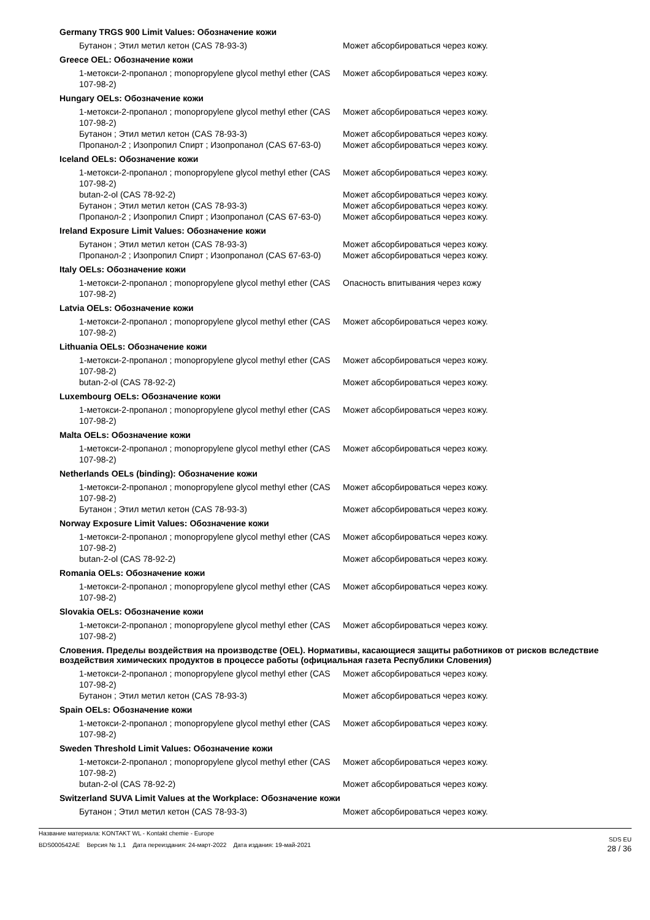Germany TRGS 900 Limit Values: Обозначение кожи
| Бутанон ; Этил метил кетон (CAS 78-93-3) | Может абсорбироваться через кожу. |
Greece OEL: Обозначение кожи
| 1-метокси-2-пропанол ; monopropylene glycol methyl ether (CAS 107-98-2) | Может абсорбироваться через кожу. |
Hungary OELs: Обозначение кожи
| 1-метокси-2-пропанол ; monopropylene glycol methyl ether (CAS 107-98-2) | Может абсорбироваться через кожу. |
| Бутанон ; Этил метил кетон (CAS 78-93-3) | Может абсорбироваться через кожу. |
| Пропанол-2 ; Изопропил Спирт ; Изопропанол (CAS 67-63-0) | Может абсорбироваться через кожу. |
Iceland OELs: Обозначение кожи
| 1-метокси-2-пропанол ; monopropylene glycol methyl ether (CAS 107-98-2) | Может абсорбироваться через кожу. |
| butan-2-ol (CAS 78-92-2) | Может абсорбироваться через кожу. |
| Бутанон ; Этил метил кетон (CAS 78-93-3) | Может абсорбироваться через кожу. |
| Пропанол-2 ; Изопропил Спирт ; Изопропанол (CAS 67-63-0) | Может абсорбироваться через кожу. |
Ireland Exposure Limit Values: Обозначение кожи
| Бутанон ; Этил метил кетон (CAS 78-93-3) | Может абсорбироваться через кожу. |
| Пропанол-2 ; Изопропил Спирт ; Изопропанол (CAS 67-63-0) | Может абсорбироваться через кожу. |
Italy OELs: Обозначение кожи
| 1-метокси-2-пропанол ; monopropylene glycol methyl ether (CAS 107-98-2) | Опасность впитывания через кожу |
Latvia OELs: Обозначение кожи
| 1-метокси-2-пропанол ; monopropylene glycol methyl ether (CAS 107-98-2) | Может абсорбироваться через кожу. |
Lithuania OELs: Обозначение кожи
| 1-метокси-2-пропанол ; monopropylene glycol methyl ether (CAS 107-98-2) | Может абсорбироваться через кожу. |
| butan-2-ol (CAS 78-92-2) | Может абсорбироваться через кожу. |
Luxembourg OELs: Обозначение кожи
| 1-метокси-2-пропанол ; monopropylene glycol methyl ether (CAS 107-98-2) | Может абсорбироваться через кожу. |
Malta OELs: Обозначение кожи
| 1-метокси-2-пропанол ; monopropylene glycol methyl ether (CAS 107-98-2) | Может абсорбироваться через кожу. |
Netherlands OELs (binding): Обозначение кожи
| 1-метокси-2-пропанол ; monopropylene glycol methyl ether (CAS 107-98-2) | Может абсорбироваться через кожу. |
| Бутанон ; Этил метил кетон (CAS 78-93-3) | Может абсорбироваться через кожу. |
Norway Exposure Limit Values: Обозначение кожи
| 1-метокси-2-пропанол ; monopropylene glycol methyl ether (CAS 107-98-2) | Может абсорбироваться через кожу. |
| butan-2-ol (CAS 78-92-2) | Может абсорбироваться через кожу. |
Romania OELs: Обозначение кожи
| 1-метокси-2-пропанол ; monopropylene glycol methyl ether (CAS 107-98-2) | Может абсорбироваться через кожу. |
Slovakia OELs: Обозначение кожи
| 1-метокси-2-пропанол ; monopropylene glycol methyl ether (CAS 107-98-2) | Может абсорбироваться через кожу. |
Словения. Пределы воздействия на производстве (OEL). Нормативы, касающиеся защиты работников от рисков вследствие воздействия химических продуктов в процессе работы (официальная газета Республики Словения)
| 1-метокси-2-пропанол ; monopropylene glycol methyl ether (CAS 107-98-2) | Может абсорбироваться через кожу. |
| Бутанон ; Этил метил кетон (CAS 78-93-3) | Может абсорбироваться через кожу. |
Spain OELs: Обозначение кожи
| 1-метокси-2-пропанол ; monopropylene glycol methyl ether (CAS 107-98-2) | Может абсорбироваться через кожу. |
Sweden Threshold Limit Values: Обозначение кожи
| 1-метокси-2-пропанол ; monopropylene glycol methyl ether (CAS 107-98-2) | Может абсорбироваться через кожу. |
| butan-2-ol (CAS 78-92-2) | Может абсорбироваться через кожу. |
Switzerland SUVA Limit Values at the Workplace: Обозначение кожи
| Бутанон ; Этил метил кетон (CAS 78-93-3) | Может абсорбироваться через кожу. |
Название материала: KONTAKT WL - Kontakt chemie - Europe
BDS000542AE Версия № 1,1 Дата переиздания: 24-март-2022 Дата издания: 19-май-2021
SDS EU
28 / 36